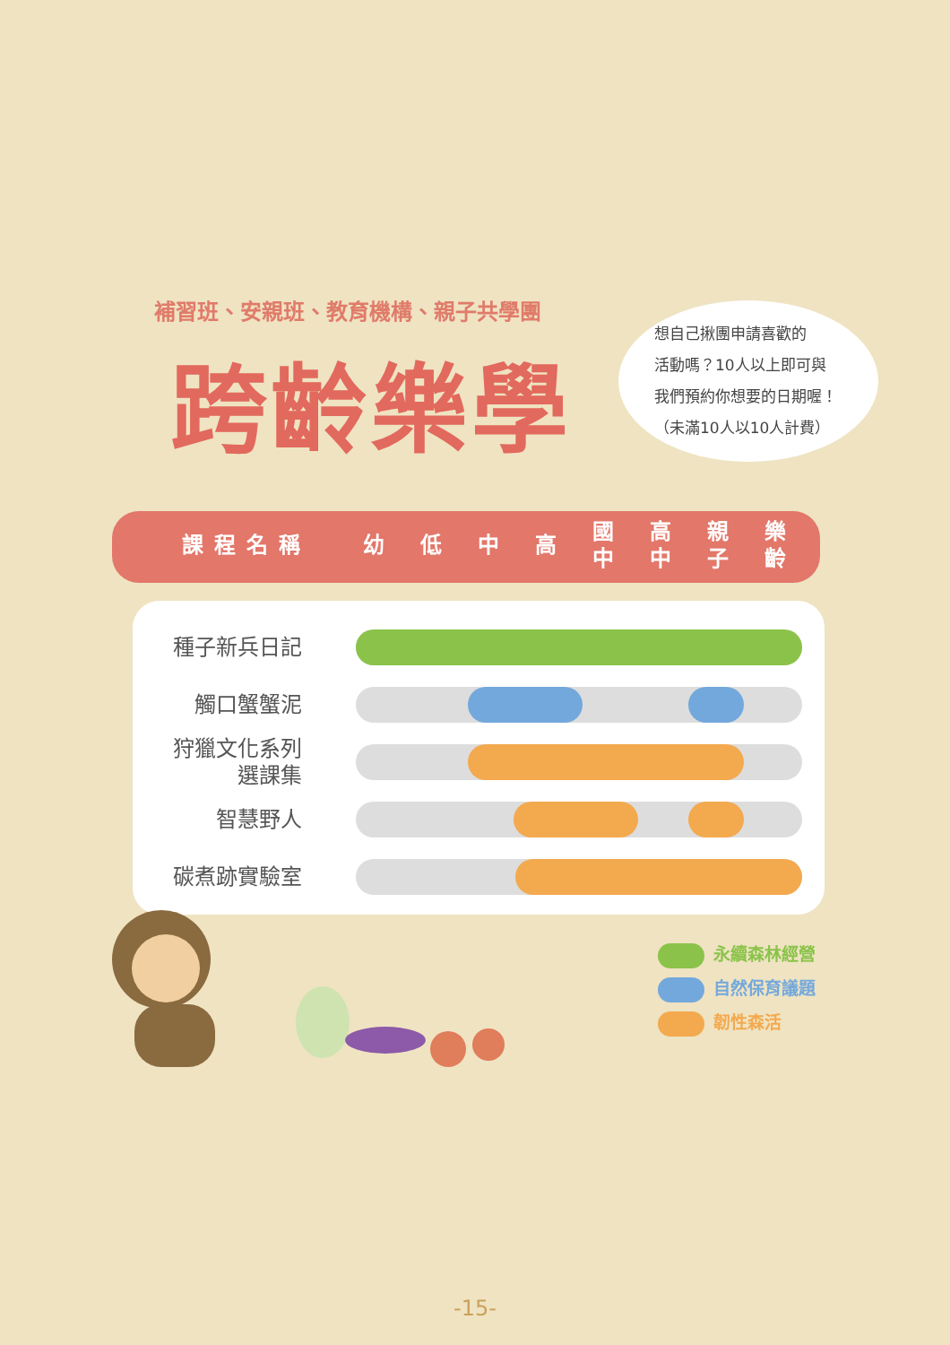補習班、安親班、教育機構、親子共學團
跨齡樂學
想自己揪團申請喜歡的
活動嗎？10人以上即可與
我們預約你想要的日期喔！
（未滿10人以10人計費）
| 課程名稱 | 幼 | 低 | 中 | 高 | 國 中 | 高 中 | 親 子 | 樂 齡 |
| --- | --- | --- | --- | --- | --- | --- | --- | --- |
| 種子新兵日記 | |
| 觸口蟹蟹泥 | |
| 狩獵文化系列 選課集 | |
| 智慧野人 | |
| 碳煮跡實驗室 | |
永續森林經營
自然保育議題
韌性森活
-15-